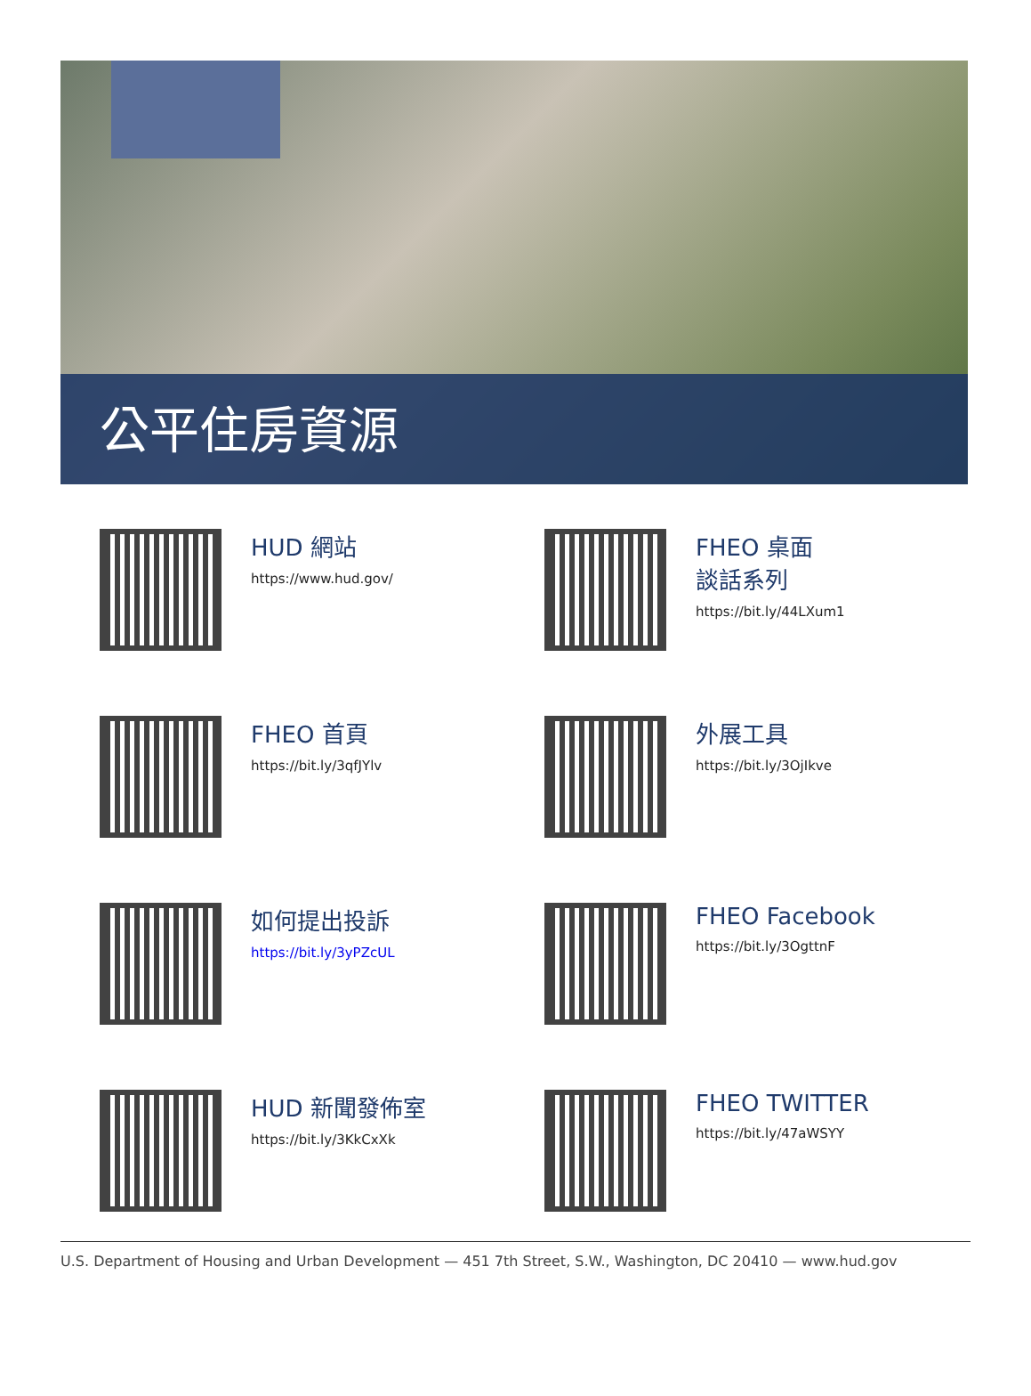公平住房資源
HUD 網站
https://www.hud.gov/
FHEO 桌面
談話系列
https://bit.ly/44LXum1
FHEO 首頁
https://bit.ly/3qfJYlv
外展工具
https://bit.ly/3OjIkve
如何提出投訴
https://bit.ly/3yPZcUL
FHEO Facebook
https://bit.ly/3OgttnF
HUD 新聞發佈室
https://bit.ly/3KkCxXk
FHEO TWITTER
https://bit.ly/47aWSYY
U.S. Department of Housing and Urban Development — 451 7th Street, S.W., Washington, DC 20410 — www.hud.gov